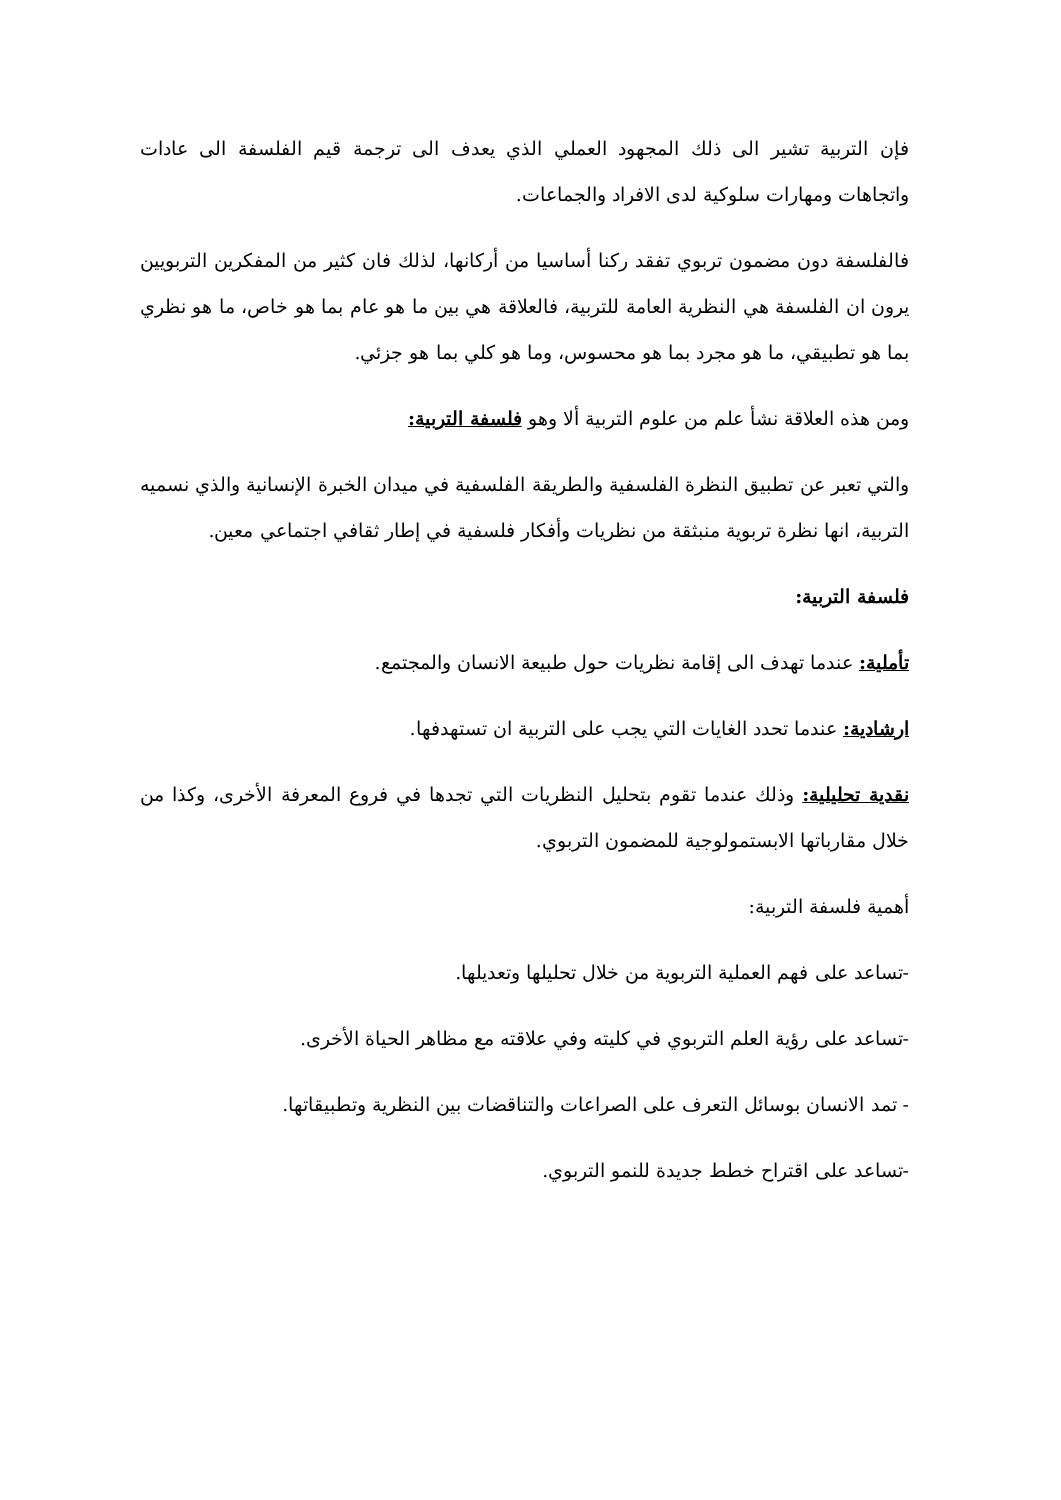فإن التربية تشير الى ذلك المجهود العملي الذي يعدف الى ترجمة قيم الفلسفة الى عادات واتجاهات ومهارات سلوكية لدى الافراد والجماعات.
فالفلسفة دون مضمون تربوي تفقد ركنا أساسيا من أركانها، لذلك فان كثير من المفكرين التربويين يرون ان الفلسفة هي النظرية العامة للتربية، فالعلاقة هي بين ما هو عام بما هو خاص، ما هو نظري بما هو تطبيقي، ما هو مجرد بما هو محسوس، وما هو كلي بما هو جزئي.
ومن هذه العلاقة نشأ علم من علوم التربية ألا وهو فلسفة التربية:
والتي تعبر عن تطبيق النظرة الفلسفية والطريقة الفلسفية في ميدان الخبرة الإنسانية والذي نسميه التربية، انها نظرة تربوية منبثقة من نظريات وأفكار فلسفية في إطار ثقافي اجتماعي معين.
فلسفة التربية:
تأملية: عندما تهدف الى إقامة نظريات حول طبيعة الانسان والمجتمع.
ارشادية: عندما تحدد الغايات التي يجب على التربية ان تستهدفها.
نقدية تحليلية: وذلك عندما تقوم بتحليل النظريات التي تجدها في فروع المعرفة الأخرى، وكذا من خلال مقارباتها الابستمولوجية للمضمون التربوي.
أهمية فلسفة التربية:
-تساعد على فهم العملية التربوية من خلال تحليلها وتعديلها.
-تساعد على رؤية العلم التربوي في كليته وفي علاقته مع مظاهر الحياة الأخرى.
- تمد الانسان بوسائل التعرف على الصراعات والتناقضات بين النظرية وتطبيقاتها.
-تساعد على اقتراح خطط جديدة للنمو التربوي.